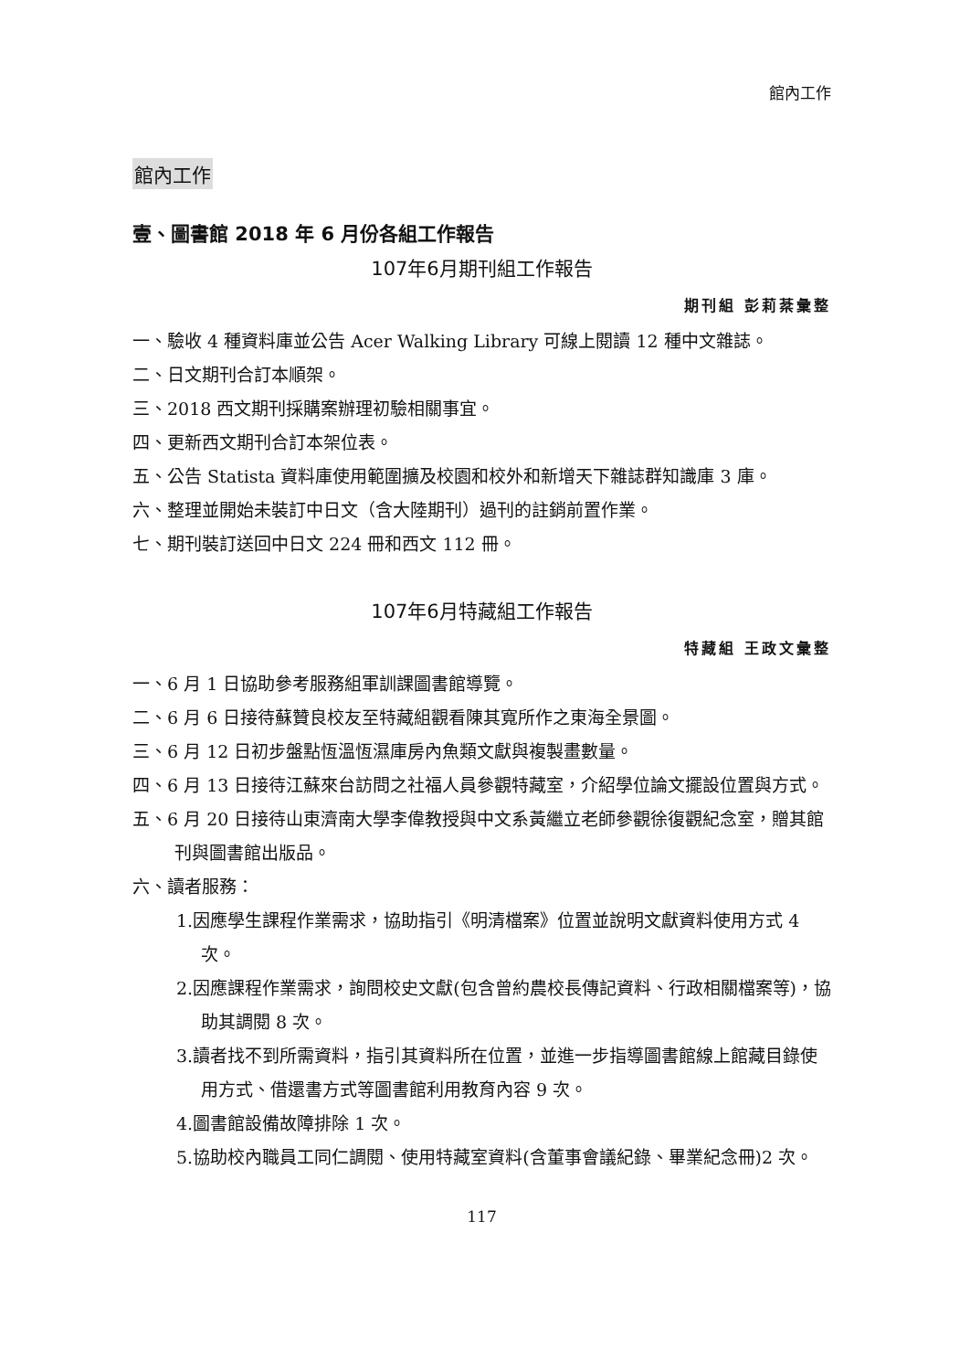館內工作
館內工作
壹、圖書館 2018 年 6 月份各組工作報告
107年6月期刊組工作報告
期刊組 彭莉棻彙整
一、驗收 4 種資料庫並公告 Acer Walking Library 可線上閱讀 12 種中文雜誌。
二、日文期刊合訂本順架。
三、2018 西文期刊採購案辦理初驗相關事宜。
四、更新西文期刊合訂本架位表。
五、公告 Statista 資料庫使用範圍擴及校園和校外和新增天下雜誌群知識庫 3 庫。
六、整理並開始未裝訂中日文（含大陸期刊）過刊的註銷前置作業。
七、期刊裝訂送回中日文 224 冊和西文 112 冊。
107年6月特藏組工作報告
特藏組 王政文彙整
一、6 月 1 日協助參考服務組軍訓課圖書館導覽。
二、6 月 6 日接待蘇贊良校友至特藏組觀看陳其寬所作之東海全景圖。
三、6 月 12 日初步盤點恆溫恆濕庫房內魚類文獻與複製畫數量。
四、6 月 13 日接待江蘇來台訪問之社福人員參觀特藏室，介紹學位論文擺設位置與方式。
五、6 月 20 日接待山東濟南大學李偉教授與中文系黃繼立老師參觀徐復觀紀念室，贈其館刊與圖書館出版品。
六、讀者服務：
1.因應學生課程作業需求，協助指引《明清檔案》位置並說明文獻資料使用方式 4 次。
2.因應課程作業需求，詢問校史文獻(包含曾約農校長傳記資料、行政相關檔案等)，協助其調閱 8 次。
3.讀者找不到所需資料，指引其資料所在位置，並進一步指導圖書館線上館藏目錄使用方式、借還書方式等圖書館利用教育內容 9 次。
4.圖書館設備故障排除 1 次。
5.協助校內職員工同仁調閱、使用特藏室資料(含董事會議紀錄、畢業紀念冊)2 次。
117